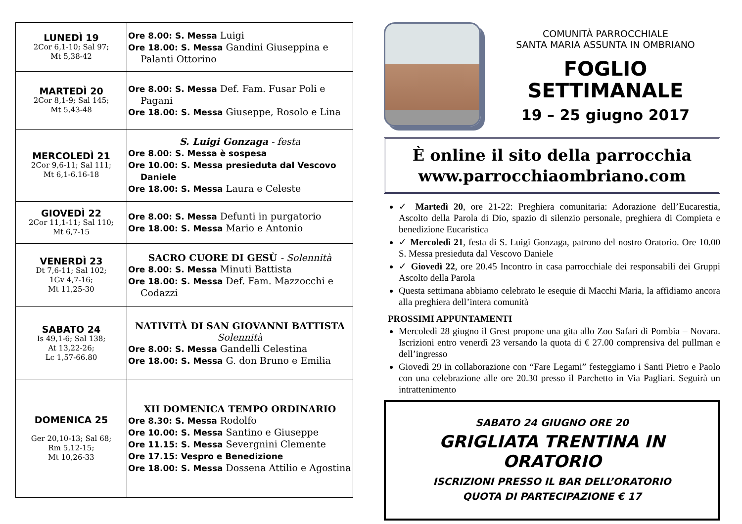| LUNEDÌ 19 2Cor 6,1-10; Sal 97; Mt 5,38-42 | Ore 8.00: S. Messa Luigi Ore 18.00: S. Messa Gandini Giuseppina e Palanti Ottorino |
| MARTEDÌ 20 2Cor 8,1-9; Sal 145; Mt 5,43-48 | Ore 8.00: S. Messa Def. Fam. Fusar Poli e Pagani Ore 18.00: S. Messa Giuseppe, Rosolo e Lina |
| MERCOLEDÌ 21 2Cor 9,6-11; Sal 111; Mt 6,1-6.16-18 | S. Luigi Gonzaga - festa Ore 8.00: S. Messa è sospesa Ore 10.00: S. Messa presieduta dal Vescovo Daniele Ore 18.00: S. Messa Laura e Celeste |
| GIOVEDÌ 22 2Cor 11,1-11; Sal 110; Mt 6,7-15 | Ore 8.00: S. Messa Defunti in purgatorio Ore 18.00: S. Messa Mario e Antonio |
| VENERDÌ 23 Dt 7,6-11; Sal 102; 1Gv 4,7-16; Mt 11,25-30 | SACRO CUORE DI GESÙ - Solennità Ore 8.00: S. Messa Minuti Battista Ore 18.00: S. Messa Def. Fam. Mazzocchi e Codazzi |
| SABATO 24 Is 49,1-6; Sal 138; At 13,22-26; Lc 1,57-66.80 | NATIVITÀ DI SAN GIOVANNI BATTISTA Solennità Ore 8.00: S. Messa Gandelli Celestina Ore 18.00: S. Messa G. don Bruno e Emilia |
| DOMENICA 25 Ger 20,10-13; Sal 68; Rm 5,12-15; Mt 10,26-33 | XII DOMENICA TEMPO ORDINARIO Ore 8.30: S. Messa Rodolfo Ore 10.00: S. Messa Santino e Giuseppe Ore 11.15: S. Messa Severgnini Clemente Ore 17.15: Vespro e Benedizione Ore 18.00: S. Messa Dossena Attilio e Agostina |
COMUNITÀ PARROCCHIALE
SANTA MARIA ASSUNTA IN OMBRIANO
FOGLIO
SETTIMANALE
19 – 25 giugno 2017
È online il sito della parrocchia
www.parrocchiaombriano.com
✓ Martedì 20, ore 21-22: Preghiera comunitaria: Adorazione dell’Eucarestia, Ascolto della Parola di Dio, spazio di silenzio personale, preghiera di Compieta e benedizione Eucaristica
✓ Mercoledì 21, festa di S. Luigi Gonzaga, patrono del nostro Oratorio. Ore 10.00 S. Messa presieduta dal Vescovo Daniele
✓ Giovedì 22, ore 20.45 Incontro in casa parrocchiale dei responsabili dei Gruppi Ascolto della Parola
Questa settimana abbiamo celebrato le esequie di Macchi Maria, la affidiamo ancora alla preghiera dell’intera comunità
PROSSIMI APPUNTAMENTI
Mercoledì 28 giugno il Grest propone una gita allo Zoo Safari di Pombia – Novara. Iscrizioni entro venerdì 23 versando la quota di € 27.00 comprensiva del pullman e dell’ingresso
Giovedì 29 in collaborazione con “Fare Legami” festeggiamo i Santi Pietro e Paolo con una celebrazione alle ore 20.30 presso il Parchetto in Via Pagliari. Seguirà un intrattenimento
SABATO 24 GIUGNO ORE 20
GRIGLIATA TRENTINA IN ORATORIO
ISCRIZIONI PRESSO IL BAR DELL’ORATORIO
QUOTA DI PARTECIPAZIONE € 17